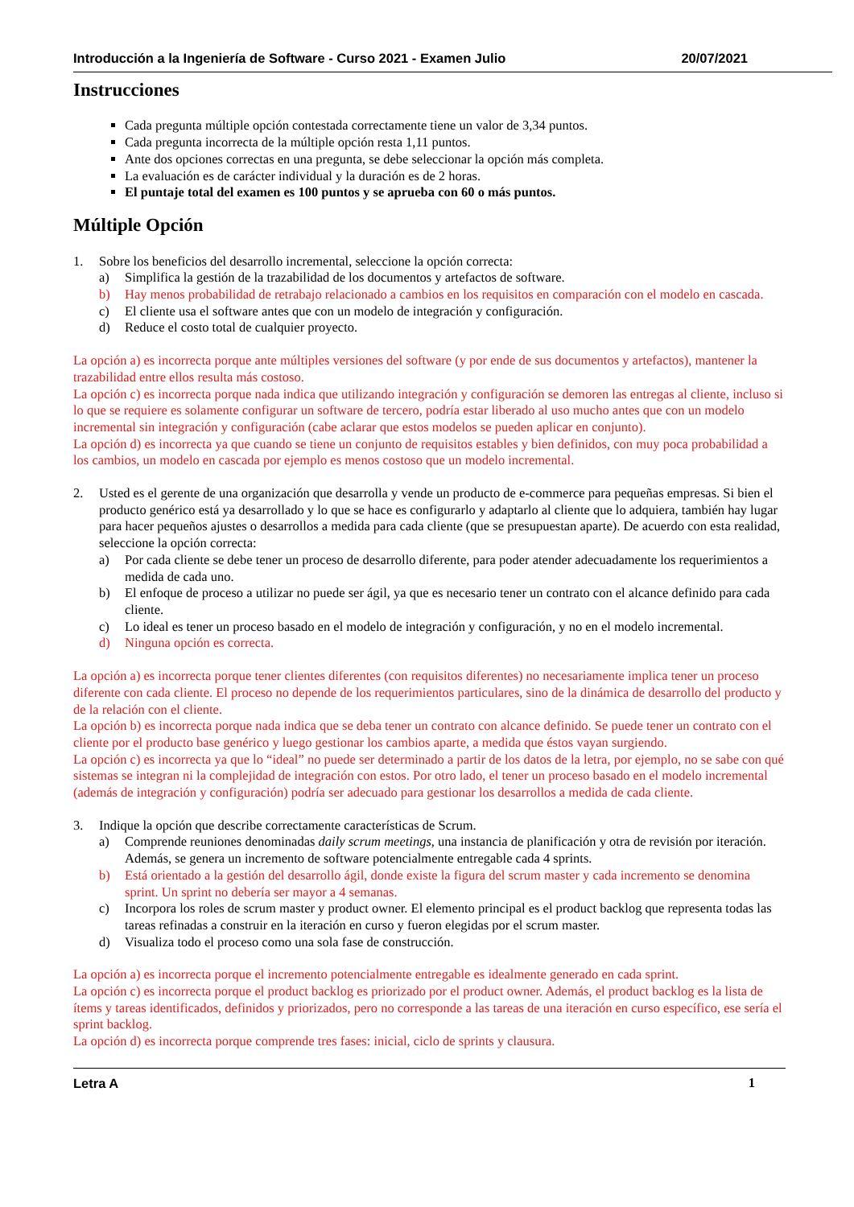Introducción a la Ingeniería de Software - Curso 2021 - Examen Julio 20/07/2021
Instrucciones
Cada pregunta múltiple opción contestada correctamente tiene un valor de 3,34 puntos.
Cada pregunta incorrecta de la múltiple opción resta 1,11 puntos.
Ante dos opciones correctas en una pregunta, se debe seleccionar la opción más completa.
La evaluación es de carácter individual y la duración es de 2 horas.
El puntaje total del examen es 100 puntos y se aprueba con 60 o más puntos.
Múltiple Opción
1. Sobre los beneficios del desarrollo incremental, seleccione la opción correcta:
a) Simplifica la gestión de la trazabilidad de los documentos y artefactos de software.
b) Hay menos probabilidad de retrabajo relacionado a cambios en los requisitos en comparación con el modelo en cascada.
c) El cliente usa el software antes que con un modelo de integración y configuración.
d) Reduce el costo total de cualquier proyecto.
La opción a) es incorrecta porque ante múltiples versiones del software (y por ende de sus documentos y artefactos), mantener la trazabilidad entre ellos resulta más costoso.
La opción c) es incorrecta porque nada indica que utilizando integración y configuración se demoren las entregas al cliente, incluso si lo que se requiere es solamente configurar un software de tercero, podría estar liberado al uso mucho antes que con un modelo incremental sin integración y configuración (cabe aclarar que estos modelos se pueden aplicar en conjunto).
La opción d) es incorrecta ya que cuando se tiene un conjunto de requisitos estables y bien definidos, con muy poca probabilidad a los cambios, un modelo en cascada por ejemplo es menos costoso que un modelo incremental.
2. Usted es el gerente de una organización que desarrolla y vende un producto de e-commerce para pequeñas empresas. Si bien el producto genérico está ya desarrollado y lo que se hace es configurarlo y adaptarlo al cliente que lo adquiera, también hay lugar para hacer pequeños ajustes o desarrollos a medida para cada cliente (que se presupuestan aparte). De acuerdo con esta realidad, seleccione la opción correcta:
a) Por cada cliente se debe tener un proceso de desarrollo diferente, para poder atender adecuadamente los requerimientos a medida de cada uno.
b) El enfoque de proceso a utilizar no puede ser ágil, ya que es necesario tener un contrato con el alcance definido para cada cliente.
c) Lo ideal es tener un proceso basado en el modelo de integración y configuración, y no en el modelo incremental.
d) Ninguna opción es correcta.
La opción a) es incorrecta porque tener clientes diferentes (con requisitos diferentes) no necesariamente implica tener un proceso diferente con cada cliente. El proceso no depende de los requerimientos particulares, sino de la dinámica de desarrollo del producto y de la relación con el cliente.
La opción b) es incorrecta porque nada indica que se deba tener un contrato con alcance definido. Se puede tener un contrato con el cliente por el producto base genérico y luego gestionar los cambios aparte, a medida que éstos vayan surgiendo.
La opción c) es incorrecta ya que lo “ideal” no puede ser determinado a partir de los datos de la letra, por ejemplo, no se sabe con qué sistemas se integran ni la complejidad de integración con estos. Por otro lado, el tener un proceso basado en el modelo incremental (además de integración y configuración) podría ser adecuado para gestionar los desarrollos a medida de cada cliente.
3. Indique la opción que describe correctamente características de Scrum.
a) Comprende reuniones denominadas daily scrum meetings, una instancia de planificación y otra de revisión por iteración. Además, se genera un incremento de software potencialmente entregable cada 4 sprints.
b) Está orientado a la gestión del desarrollo ágil, donde existe la figura del scrum master y cada incremento se denomina sprint. Un sprint no debería ser mayor a 4 semanas.
c) Incorpora los roles de scrum master y product owner. El elemento principal es el product backlog que representa todas las tareas refinadas a construir en la iteración en curso y fueron elegidas por el scrum master.
d) Visualiza todo el proceso como una sola fase de construcción.
La opción a) es incorrecta porque el incremento potencialmente entregable es idealmente generado en cada sprint.
La opción c) es incorrecta porque el product backlog es priorizado por el product owner. Además, el product backlog es la lista de ítems y tareas identificados, definidos y priorizados, pero no corresponde a las tareas de una iteración en curso específico, ese sería el sprint backlog.
La opción d) es incorrecta porque comprende tres fases: inicial, ciclo de sprints y clausura.
Letra A 1